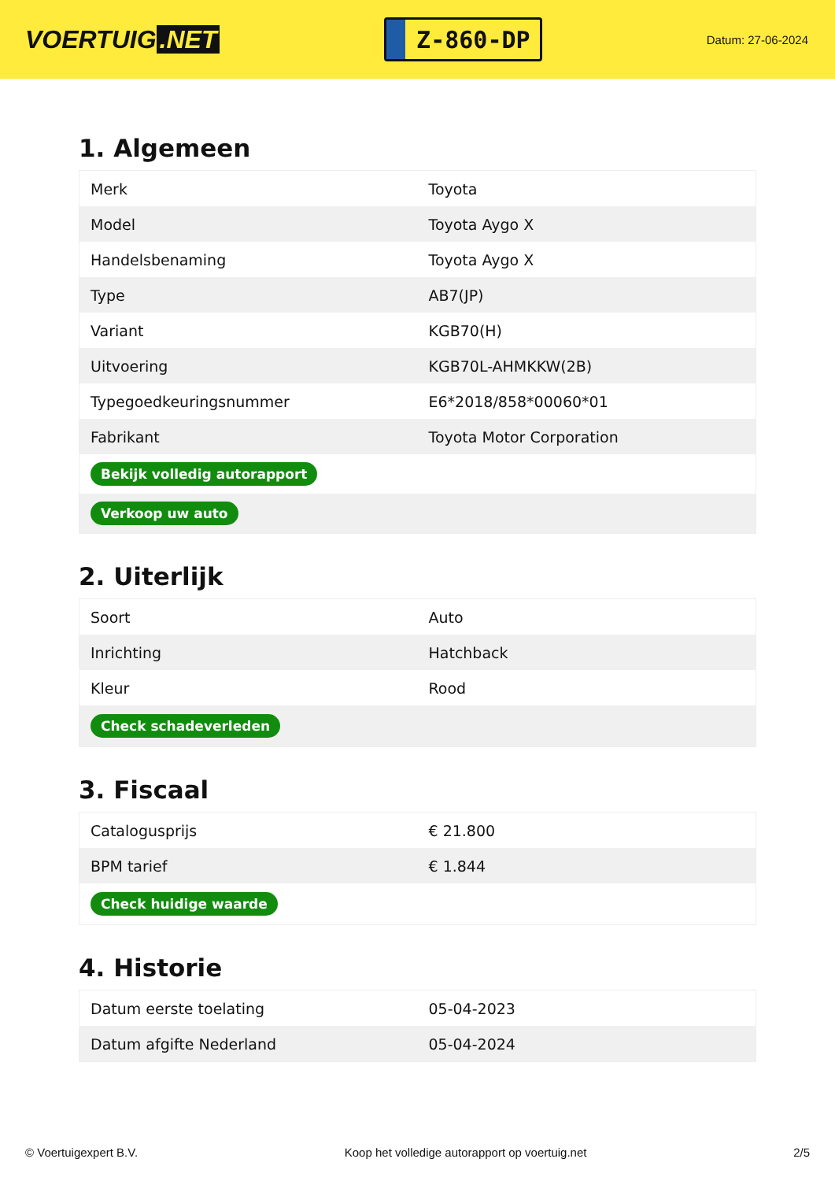VOERTUIG.NET
Z-860-DP
Datum: 27-06-2024
1. Algemeen
| Merk | Toyota |
| Model | Toyota Aygo X |
| Handelsbenaming | Toyota Aygo X |
| Type | AB7(JP) |
| Variant | KGB70(H) |
| Uitvoering | KGB70L-AHMKKW(2B) |
| Typegoedkeuringsnummer | E6*2018/858*00060*01 |
| Fabrikant | Toyota Motor Corporation |
| Bekijk volledig autorapport | |
| Verkoop uw auto | |
2. Uiterlijk
| Soort | Auto |
| Inrichting | Hatchback |
| Kleur | Rood |
| Check schadeverleden | |
3. Fiscaal
| Catalogusprijs | € 21.800 |
| BPM tarief | € 1.844 |
| Check huidige waarde | |
4. Historie
| Datum eerste toelating | 05-04-2023 |
| Datum afgifte Nederland | 05-04-2024 |
© Voertuigexpert B.V. Koop het volledige autorapport op voertuig.net 2/5